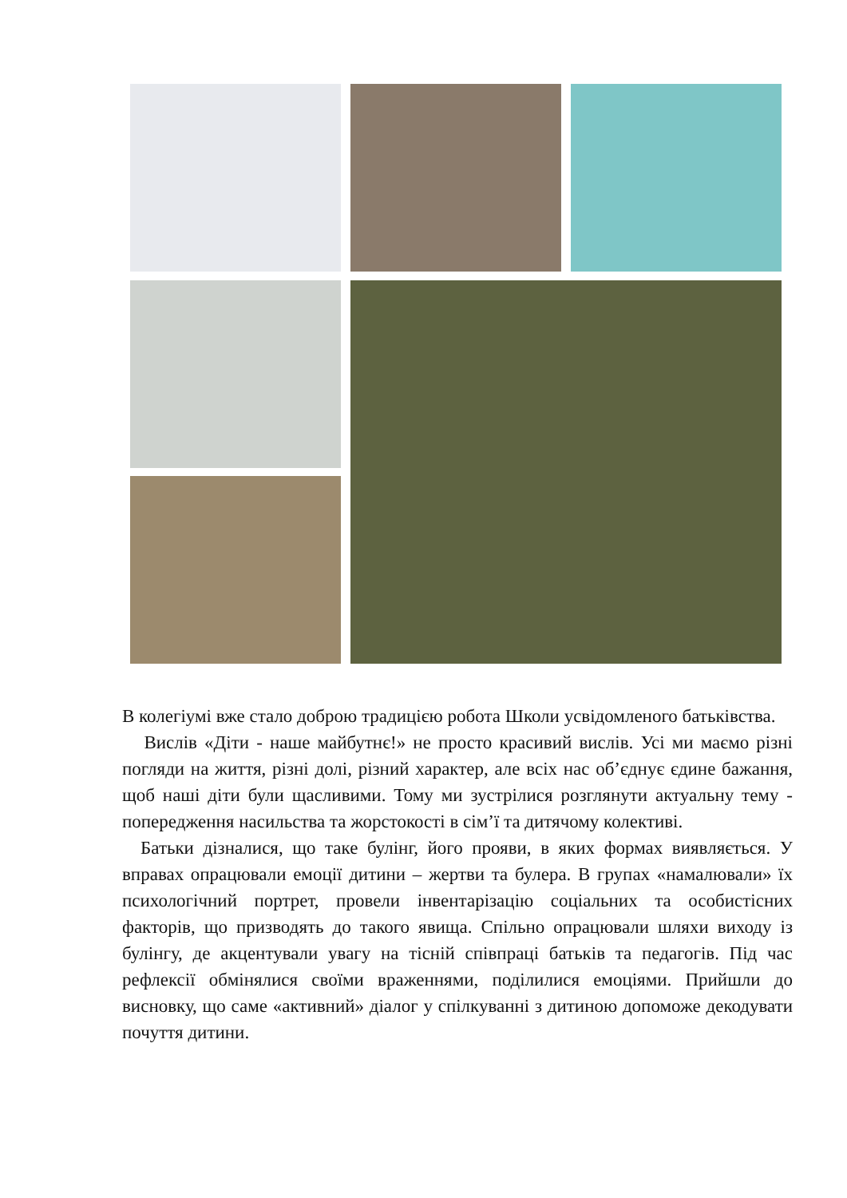В колегіумі вже стало доброю традицією робота Школи усвідомленого батьківства.
Вислів «Діти - наше майбутнє!» не просто красивий вислів. Усі ми маємо різні погляди на життя, різні долі, різний характер, але всіх нас об’єднує єдине бажання, щоб наші діти були щасливими. Тому ми зустрілися розглянути актуальну тему - попередження насильства та жорстокості в сім’ї та дитячому колективі.
Батьки дізналися, що таке булінг, його прояви, в яких формах виявляється. У вправах опрацювали емоції дитини – жертви та булера. В групах «намалювали» їх психологічний портрет, провели інвентарізацію соціальних та особистісних факторів, що призводять до такого явища. Спільно опрацювали шляхи виходу із булінгу, де акцентували увагу на тісній співпраці батьків та педагогів. Під час рефлексії обмінялися своїми враженнями, поділилися емоціями. Прийшли до висновку, що саме «активний» діалог у спілкуванні з дитиною допоможе декодувати почуття дитини.